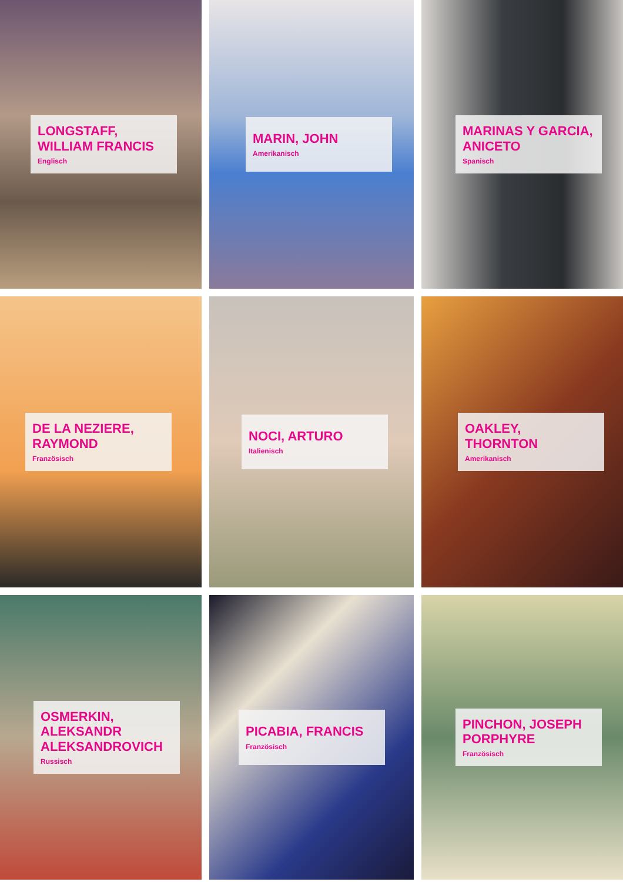LONGSTAFF, WILLIAM FRANCIS
Englisch
MARIN, JOHN
Amerikanisch
MARINAS Y GARCIA, ANICETO
Spanisch
DE LA NEZIERE, RAYMOND
Französisch
NOCI, ARTURO
Italienisch
OAKLEY, THORNTON
Amerikanisch
OSMERKIN, ALEKSANDR ALEKSANDROVICH
Russisch
PICABIA, FRANCIS
Französisch
PINCHON, JOSEPH PORPHYRE
Französisch